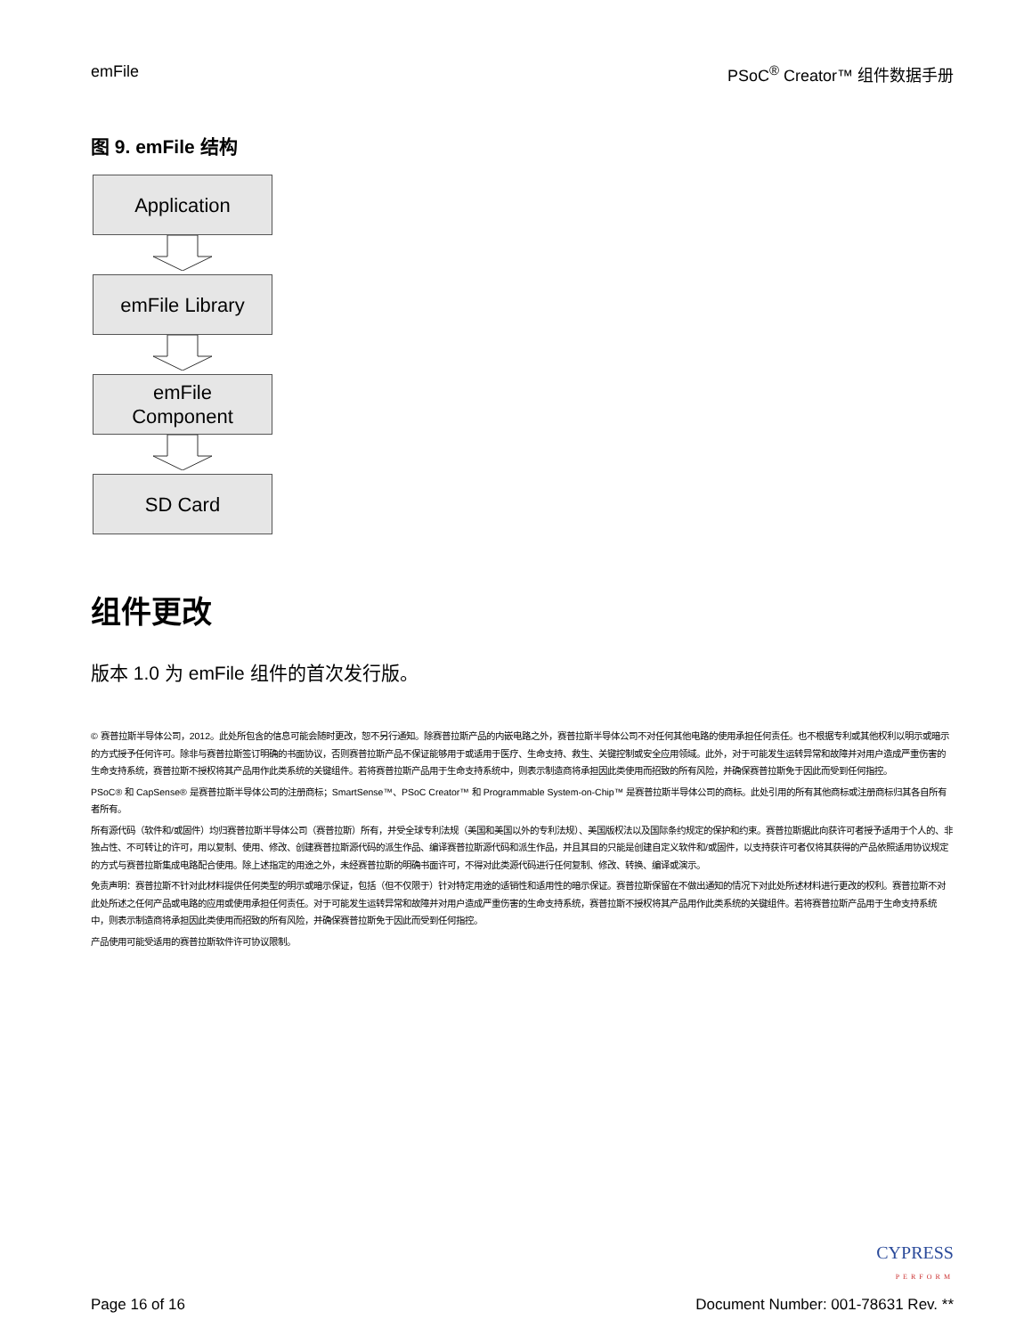emFile PSoC<sup>®</sup> Creator™ 组件数据手册
图 9. emFile 结构
Application
emFile Library
emFile
Component
SD Card
组件更改
版本 1.0 为 emFile 组件的首次发行版。
© 赛普拉斯半导体公司，2012。此处所包含的信息可能会随时更改，恕不另行通知。除赛普拉斯产品的内嵌电路之外，赛普拉斯半导体公司不对任何其他电路的使用承担任何责任。也不根据专利或其他权利以明示或暗示的方式授予任何许可。除非与赛普拉斯签订明确的书面协议，否则赛普拉斯产品不保证能够用于或适用于医疗、生命支持、救生、关键控制或安全应用领域。此外，对于可能发生运转异常和故障并对用户造成严重伤害的生命支持系统，赛普拉斯不授权将其产品用作此类系统的关键组件。若将赛普拉斯产品用于生命支持系统中，则表示制造商将承担因此类使用而招致的所有风险，并确保赛普拉斯免于因此而受到任何指控。
PSoC® 和 CapSense® 是赛普拉斯半导体公司的注册商标；SmartSense™、PSoC Creator™ 和 Programmable System-on-Chip™ 是赛普拉斯半导体公司的商标。此处引用的所有其他商标或注册商标归其各自所有者所有。
所有源代码（软件和/或固件）均归赛普拉斯半导体公司（赛普拉斯）所有，并受全球专利法规（美国和美国以外的专利法规）、美国版权法以及国际条约规定的保护和约束。赛普拉斯据此向获许可者授予适用于个人的、非独占性、不可转让的许可，用以复制、使用、修改、创建赛普拉斯源代码的派生作品、编译赛普拉斯源代码和派生作品，并且其目的只能是创建自定义软件和/或固件，以支持获许可者仅将其获得的产品依照适用协议规定的方式与赛普拉斯集成电路配合使用。除上述指定的用途之外，未经赛普拉斯的明确书面许可，不得对此类源代码进行任何复制、修改、转换、编译或演示。
免责声明：赛普拉斯不针对此材料提供任何类型的明示或暗示保证，包括（但不仅限于）针对特定用途的适销性和适用性的暗示保证。赛普拉斯保留在不做出通知的情况下对此处所述材料进行更改的权利。赛普拉斯不对此处所述之任何产品或电路的应用或使用承担任何责任。对于可能发生运转异常和故障并对用户造成严重伤害的生命支持系统，赛普拉斯不授权将其产品用作此类系统的关键组件。若将赛普拉斯产品用于生命支持系统中，则表示制造商将承担因此类使用而招致的所有风险，并确保赛普拉斯免于因此而受到任何指控。
产品使用可能受适用的赛普拉斯软件许可协议限制。
Page 16 of 16
CYPRESS
PERFORM
Document Number: 001-78631 Rev. **